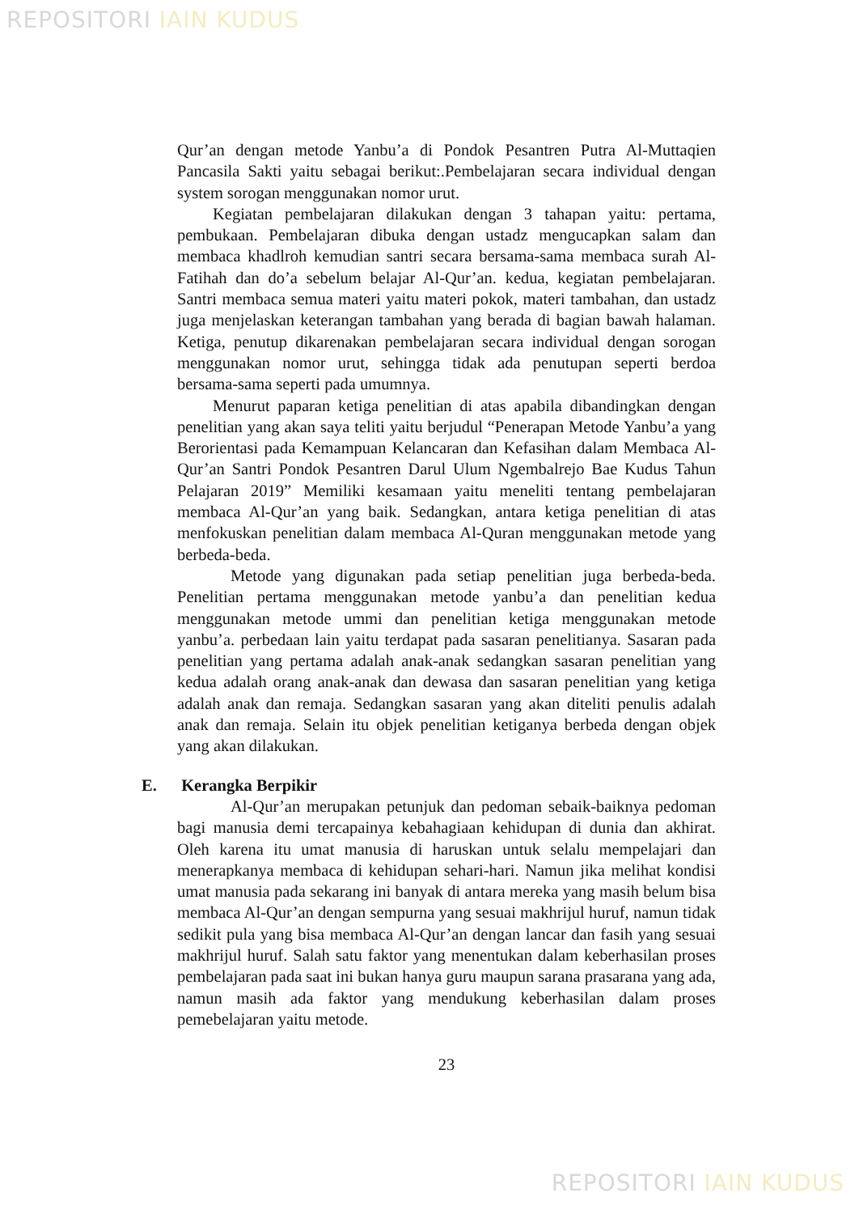REPOSITORI IAIN KUDUS
Qur’an dengan metode Yanbu’a di Pondok Pesantren Putra Al-Muttaqien Pancasila Sakti yaitu sebagai berikut:.Pembelajaran secara individual dengan system sorogan menggunakan nomor urut.
Kegiatan pembelajaran dilakukan dengan 3 tahapan yaitu: pertama, pembukaan. Pembelajaran dibuka dengan ustadz mengucapkan salam dan membaca khadlroh kemudian santri secara bersama-sama membaca surah Al-Fatihah dan do’a sebelum belajar Al-Qur’an. kedua, kegiatan pembelajaran. Santri membaca semua materi yaitu materi pokok, materi tambahan, dan ustadz juga menjelaskan keterangan tambahan yang berada di bagian bawah halaman. Ketiga, penutup dikarenakan pembelajaran secara individual dengan sorogan menggunakan nomor urut, sehingga tidak ada penutupan seperti berdoa bersama-sama seperti pada umumnya.
Menurut paparan ketiga penelitian di atas apabila dibandingkan dengan penelitian yang akan saya teliti yaitu berjudul “Penerapan Metode Yanbu’a yang Berorientasi pada Kemampuan Kelancaran dan Kefasihan dalam Membaca Al-Qur’an Santri Pondok Pesantren Darul Ulum Ngembalrejo Bae Kudus Tahun Pelajaran 2019” Memiliki kesamaan yaitu meneliti tentang pembelajaran membaca Al-Qur’an yang baik. Sedangkan, antara ketiga penelitian di atas menfokuskan penelitian dalam membaca Al-Quran menggunakan metode yang berbeda-beda.
Metode yang digunakan pada setiap penelitian juga berbeda-beda. Penelitian pertama menggunakan metode yanbu’a dan penelitian kedua menggunakan metode ummi dan penelitian ketiga menggunakan metode yanbu’a. perbedaan lain yaitu terdapat pada sasaran penelitianya. Sasaran pada penelitian yang pertama adalah anak-anak sedangkan sasaran penelitian yang kedua adalah orang anak-anak dan dewasa dan sasaran penelitian yang ketiga adalah anak dan remaja. Sedangkan sasaran yang akan diteliti penulis adalah anak dan remaja. Selain itu objek penelitian ketiganya berbeda dengan objek yang akan dilakukan.
E. Kerangka Berpikir
Al-Qur’an merupakan petunjuk dan pedoman sebaik-baiknya pedoman bagi manusia demi tercapainya kebahagiaan kehidupan di dunia dan akhirat. Oleh karena itu umat manusia di haruskan untuk selalu mempelajari dan menerapkanya membaca di kehidupan sehari-hari. Namun jika melihat kondisi umat manusia pada sekarang ini banyak di antara mereka yang masih belum bisa membaca Al-Qur’an dengan sempurna yang sesuai makhrijul huruf, namun tidak sedikit pula yang bisa membaca Al-Qur’an dengan lancar dan fasih yang sesuai makhrijul huruf. Salah satu faktor yang menentukan dalam keberhasilan proses pembelajaran pada saat ini bukan hanya guru maupun sarana prasarana yang ada, namun masih ada faktor yang mendukung keberhasilan dalam proses pemebelajaran yaitu metode.
23
REPOSITORI IAIN KUDUS